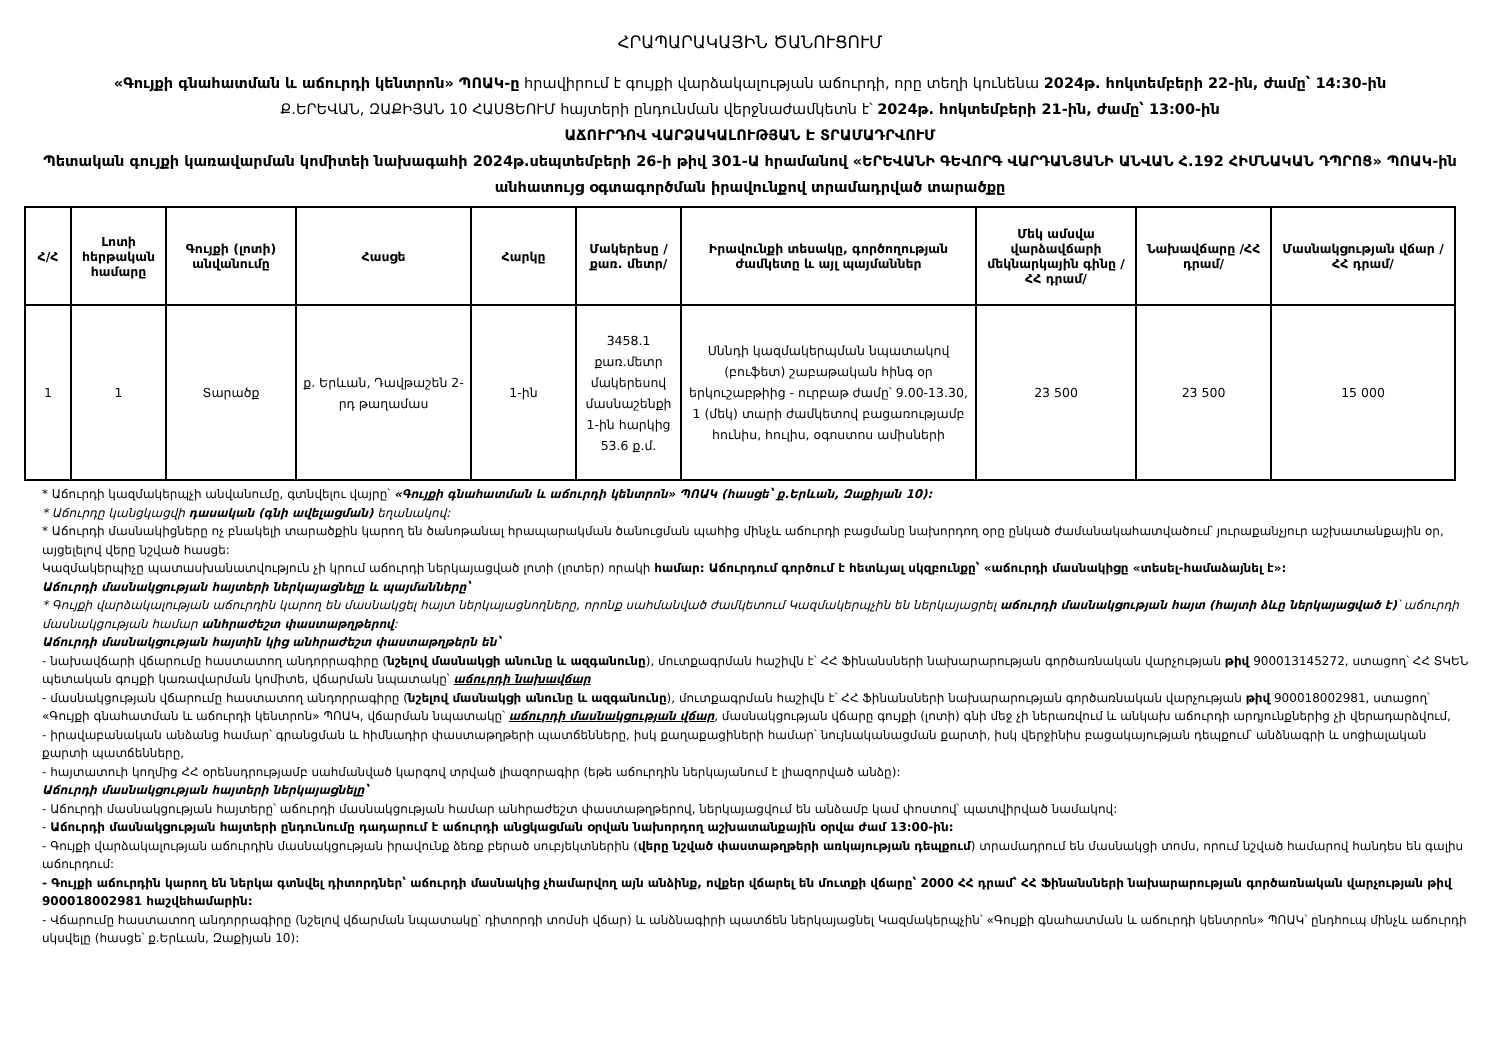ՀՐԱՊԱՐԱԿԱՅԻՆ ԾԱՆՈՒՑՈՒՄ
«Գույքի գնահատման և աճուրդի կենտրոն» ՊՈԱԿ-ը հրավիրում է գույքի վարձակալության աճուրդի, որը տեղի կունենա 2024թ. հոկտեմբերի 22-ին, ժամը՝ 14:30-ին
Ք.ԵՐԵՎԱՆ, ԶԱՔԻՅԱՆ 10 ՀԱՍՑԵՈՒՄ հայտերի ընդունման վերջնաժամկետն է՝ 2024թ. հոկտեմբերի 21-ին, ժամը՝ 13:00-ին
ԱՃՈՒՐԴՈՎ ՎԱՐՁԱԿԱԼՈՒԹՅԱՆ Է ՏՐԱՄԱԴՐՎՈՒՄ
Պետական գույքի կառավարման կոմիտեի նախագահի 2024թ.սեպտեմբերի 26-ի թիվ 301-Ա հրամանով «ԵՐԵՎԱՆԻ ԳԵՎՈՐԳ ՎԱՐԴԱՆՅԱՆԻ ԱՆՎԱՆ Հ.192 ՀԻՄՆԱԿԱՆ ԴՊՐՈՑ» ՊՈԱԿ-ին անհատույց օգտագործման իրավունքով տրամադրված տարածքը
| Հ/Հ | Լոտի հերթական համարը | Գույքի (լոտի) անվանումը | Հասցե | Հարկը | Մակերեսը /քառ. մետր/ | Իրավունքի տեսակը, գործողության ժամկետը և այլ պայմաններ | Մեկ ամսվա վարձավճարի մեկնարկային գինը /ՀՀ դրամ/ | Նախավճարը /ՀՀ դրամ/ | Մասնակցության վճար /ՀՀ դրամ/ |
| --- | --- | --- | --- | --- | --- | --- | --- | --- | --- |
| 1 | 1 | Տարածք | ք. Երևան, Դավթաշեն 2-րդ թաղամաս | 1-ին | 3458.1 քառ.մետր մակերեսով մասնաշենքի 1-ին հարկից 53.6 ք.մ. | Սննդի կազմակերպման նպատակով (բուֆետ) շաբաթական հինգ օր երկուշաբթիից - ուրբաթ ժամը՝ 9.00-13.30, 1 (մեկ) տարի ժամկետով բացառությամբ հունիս, հուլիս, օգոստոս ամիսների | 23 500 | 23 500 | 15 000 |
* Աճուրդի կազմակերպչի անվանումը, գտնվելու վայրը՝ «Գույքի գնահատման և աճուրդի կենտրոն» ՊՈԱԿ (հասցե՝ ք.Երևան, Զաքիյան 10):
* Աճուրդը կանցկացվի դասական (գնի ավելացման) եղանակով:
* Աճուրդի մասնակիցները ոչ բնակելի տարածքին կարող են ծանոթանալ հրապարակման ծանուցման պահից մինչև աճուրդի բացմանը նախորդող օրը ընկած ժամանակահատվածում՝ յուրաքանչյուր աշխատանքային օր, այցելելով վերը նշված հասցե:
Կազմակերպիչը պատասխանատվություն չի կրում աճուրդի ներկայացված լոտի (լոտեր) որակի համար: Աճուրդում գործում է հետևյալ սկզբունքը՝ «աճուրդի մասնակիցը «տեսել-համաձայնել է»:
Աճուրդի մասնակցության հայտերի ներկայացնելը և պայմանները՝
* Գույքի վարձակալության աճուրդին կարող են մասնակցել հայտ ներկայացնողները, որոնք սահմանված ժամկետում Կազմակերպչին են ներկայացրել աճուրդի մասնակցության հայտ (հայտի ձևը ներկայացված է)՝ աճուրդի մասնակցության համար անհրաժեշտ փաստաթղթերով:
Աճուրդի մասնակցության հայտին կից անհրաժեշտ փաստաթղթերն են՝
- նախավճարի վճարումը հաստատող անդորրագիրը (նշելով մասնակցի անունը և ազգանունը), մուտքագրման հաշիվն է՝ ՀՀ Ֆինանսների նախարարության գործառնական վարչության թիվ 900013145272, ստացող՝ ՀՀ ՏԿԵՆ պետական գույքի կառավարման կոմիտե, վճարման նպատակը՝ աճուրդի նախավճար
- մասնակցության վճարումը հաստատող անդորրագիրը (նշելով մասնակցի անունը և ազգանունը), մուտքագրման հաշիվն է՝ ՀՀ Ֆինանսների նախարարության գործառնական վարչության թիվ 900018002981, ստացող՝ «Գույքի գնահատման և աճուրդի կենտրոն» ՊՈԱԿ, վճարման նպատակը՝ աճուրդի մասնակցության վճար, մասնակցության վճարը գույքի (լոտի) գնի մեջ չի ներառվում և անկախ աճուրդի արդյունքներից չի վերադարձվում,
- իրավաբանական անձանց համար՝ գրանցման և հիմնադիր փաստաթղթերի պատճենները, իսկ քաղաքացիների համար՝ նույնականացման քարտի, իսկ վերջինիս բացակայության դեպքում՝ անձնագրի և սոցիալական քարտի պատճենները,
- հայտատուի կողմից ՀՀ օրենսդրությամբ սահմանված կարգով տրված լիազորագիր (եթե աճուրդին ներկայանում է լիազորված անձը):
Աճուրդի մասնակցության հայտերի ներկայացնելը՝
- Աճուրդի մասնակցության հայտերը՝ աճուրդի մասնակցության համար անհրաժեշտ փաստաթղթերով, ներկայացվում են անձամբ կամ փոստով՝ պատվիրված նամակով:
- Աճուրդի մասնակցության հայտերի ընդունումը դադարում է աճուրդի անցկացման օրվան նախորդող աշխատանքային օրվա ժամ 13:00-ին:
- Գույքի վարձակալության աճուրդին մասնակցության իրավունք ձեռք բերած սուբյեկտներին (վերը նշված փաստաթղթերի առկայության դեպքում) տրամադրում են մասնակցի տոմս, որում նշված համարով հանդես են գալիս աճուրդում:
- Գույքի աճուրդին կարող են ներկա գտնվել դիտորդներ՝ աճուրդի մասնակից չհամարվող այն անձինք, ովքեր վճարել են մուտքի վճարը՝ 2000 ՀՀ դրամ՝ ՀՀ Ֆինանսների նախարարության գործառնական վարչության թիվ 900018002981 հաշվեհամարին:
- Վճարումը հաստատող անդորրագիրը (նշելով վճարման նպատակը՝ դիտորդի տոմսի վճար) և անձնագիրի պատճեն ներկայացնել Կազմակերպչին՝ «Գույքի գնահատման և աճուրդի կենտրոն» ՊՈԱԿ՝ ընդհուպ մինչև աճուրդի սկսվելը (հասցե՝ ք.Երևան, Զաքիյան 10):